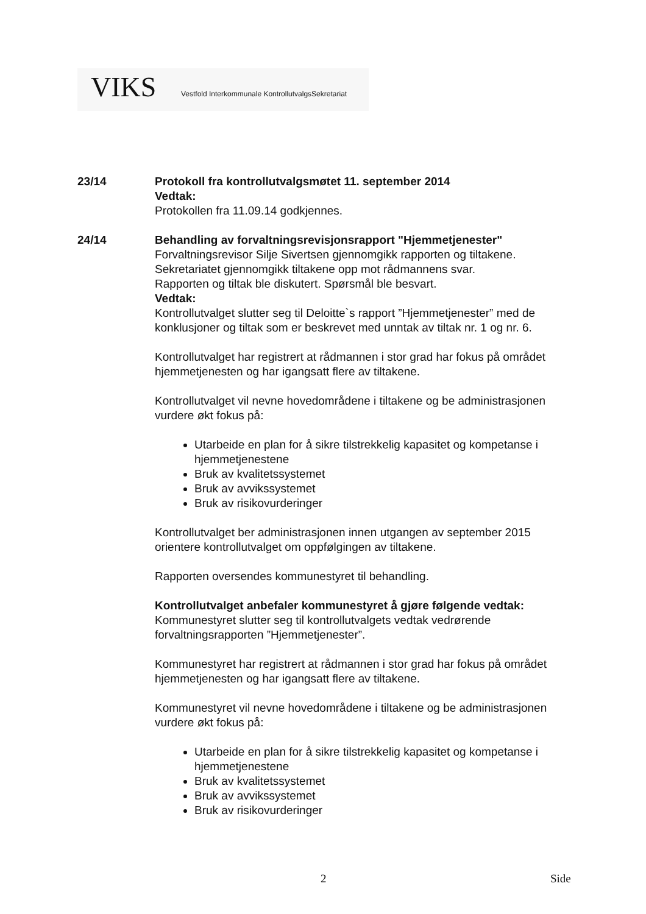VIKS Vestfold Interkommunale KontrollutvalgsSekretariat
23/14 Protokoll fra kontrollutvalgsmøtet 11. september 2014
Vedtak:
Protokollen fra 11.09.14 godkjennes.
24/14 Behandling av forvaltningsrevisjonsrapport "Hjemmetjenester"
Forvaltningsrevisor Silje Sivertsen gjennomgikk rapporten og tiltakene.
Sekretariatet gjennomgikk tiltakene opp mot rådmannens svar.
Rapporten og tiltak ble diskutert. Spørsmål ble besvart.
Vedtak:
Kontrollutvalget slutter seg til Deloitte`s rapport ”Hjemmetjenester” med de konklusjoner og tiltak som er beskrevet med unntak av tiltak nr. 1 og nr. 6.
Kontrollutvalget har registrert at rådmannen i stor grad har fokus på området hjemmetjenesten og har igangsatt flere av tiltakene.
Kontrollutvalget vil nevne hovedområdene i tiltakene og be administrasjonen vurdere økt fokus på:
Utarbeide en plan for å sikre tilstrekkelig kapasitet og kompetanse i hjemmetjenestene
Bruk av kvalitetssystemet
Bruk av avvikssystemet
Bruk av risikovurderinger
Kontrollutvalget ber administrasjonen innen utgangen av september 2015 orientere kontrollutvalget om oppfølgingen av tiltakene.
Rapporten oversendes kommunestyret til behandling.
Kontrollutvalget anbefaler kommunestyret å gjøre følgende vedtak:
Kommunestyret slutter seg til kontrollutvalgets vedtak vedrørende forvaltningsrapporten ”Hjemmetjenester”.
Kommunestyret har registrert at rådmannen i stor grad har fokus på området hjemmetjenesten og har igangsatt flere av tiltakene.
Kommunestyret vil nevne hovedområdene i tiltakene og be administrasjonen vurdere økt fokus på:
Utarbeide en plan for å sikre tilstrekkelig kapasitet og kompetanse i hjemmetjenestene
Bruk av kvalitetssystemet
Bruk av avvikssystemet
Bruk av risikovurderinger
2 Side